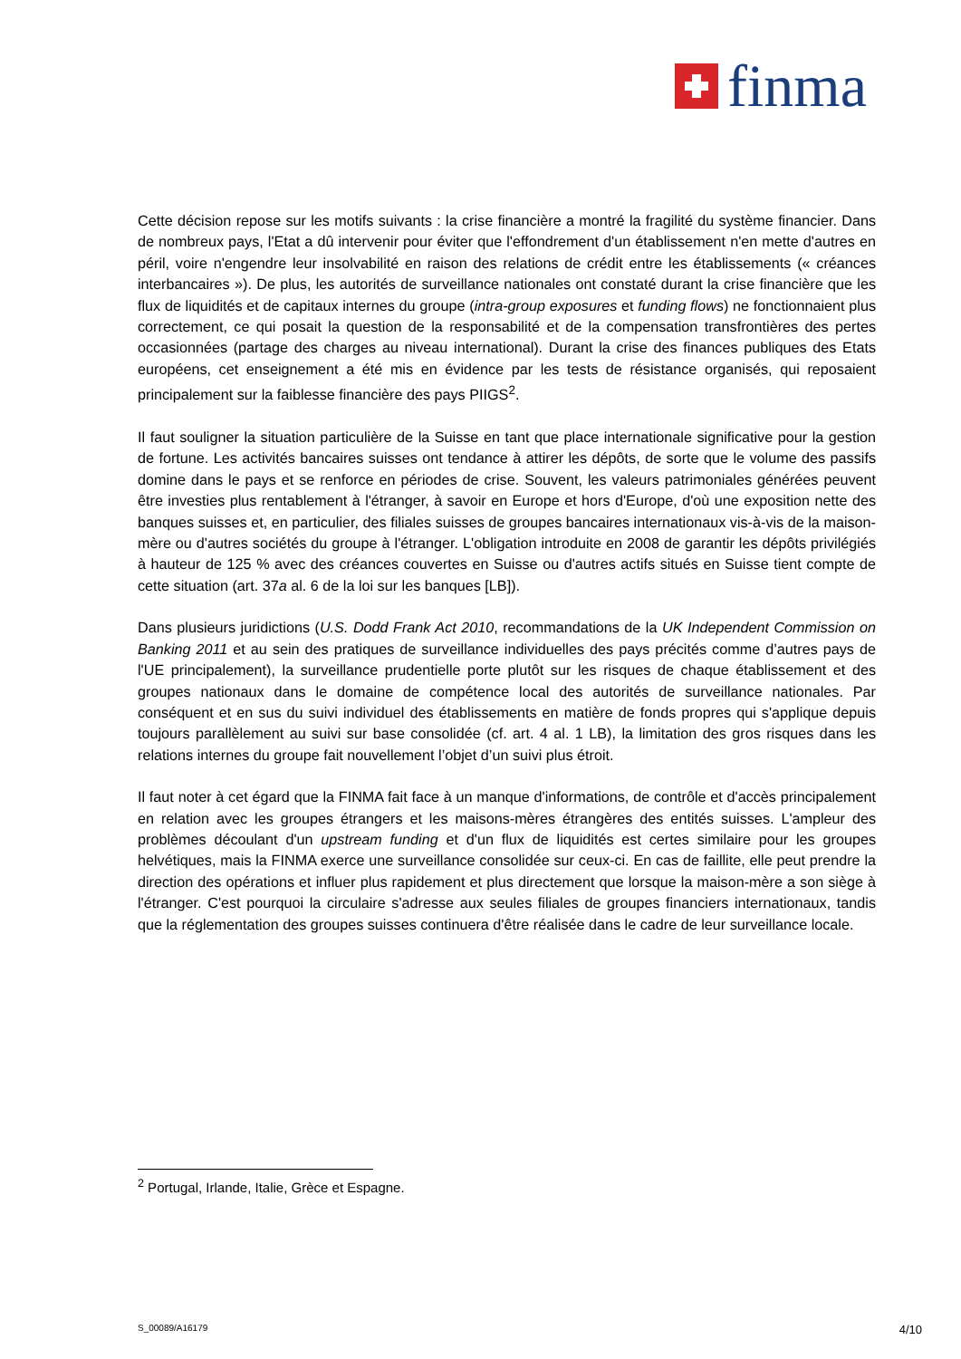finma
Cette décision repose sur les motifs suivants : la crise financière a montré la fragilité du système financier. Dans de nombreux pays, l'Etat a dû intervenir pour éviter que l'effondrement d'un établissement n'en mette d'autres en péril, voire n'engendre leur insolvabilité en raison des relations de crédit entre les établissements (« créances interbancaires »). De plus, les autorités de surveillance nationales ont constaté durant la crise financière que les flux de liquidités et de capitaux internes du groupe (intra-group exposures et funding flows) ne fonctionnaient plus correctement, ce qui posait la question de la responsabilité et de la compensation transfrontières des pertes occasionnées (partage des charges au niveau international). Durant la crise des finances publiques des Etats européens, cet enseignement a été mis en évidence par les tests de résistance organisés, qui reposaient principalement sur la faiblesse financière des pays PIIGS<sup>2</sup>.
Il faut souligner la situation particulière de la Suisse en tant que place internationale significative pour la gestion de fortune. Les activités bancaires suisses ont tendance à attirer les dépôts, de sorte que le volume des passifs domine dans le pays et se renforce en périodes de crise. Souvent, les valeurs patrimoniales générées peuvent être investies plus rentablement à l'étranger, à savoir en Europe et hors d'Europe, d'où une exposition nette des banques suisses et, en particulier, des filiales suisses de groupes bancaires internationaux vis-à-vis de la maison-mère ou d'autres sociétés du groupe à l'étranger. L'obligation introduite en 2008 de garantir les dépôts privilégiés à hauteur de 125 % avec des créances couvertes en Suisse ou d'autres actifs situés en Suisse tient compte de cette situation (art. 37a al. 6 de la loi sur les banques [LB]).
Dans plusieurs juridictions (U.S. Dodd Frank Act 2010, recommandations de la UK Independent Commission on Banking 2011 et au sein des pratiques de surveillance individuelles des pays précités comme d’autres pays de l'UE principalement), la surveillance prudentielle porte plutôt sur les risques de chaque établissement et des groupes nationaux dans le domaine de compétence local des autorités de surveillance nationales. Par conséquent et en sus du suivi individuel des établissements en matière de fonds propres qui s'applique depuis toujours parallèlement au suivi sur base consolidée (cf. art. 4 al. 1 LB), la limitation des gros risques dans les relations internes du groupe fait nouvellement l’objet d’un suivi plus étroit.
Il faut noter à cet égard que la FINMA fait face à un manque d'informations, de contrôle et d'accès principalement en relation avec les groupes étrangers et les maisons-mères étrangères des entités suisses. L'ampleur des problèmes découlant d'un upstream funding et d'un flux de liquidités est certes similaire pour les groupes helvétiques, mais la FINMA exerce une surveillance consolidée sur ceux-ci. En cas de faillite, elle peut prendre la direction des opérations et influer plus rapidement et plus directement que lorsque la maison-mère a son siège à l'étranger. C'est pourquoi la circulaire s'adresse aux seules filiales de groupes financiers internationaux, tandis que la réglementation des groupes suisses continuera d'être réalisée dans le cadre de leur surveillance locale.
<sup>2</sup> Portugal, Irlande, Italie, Grèce et Espagne.
S_00089/A16179 4/10